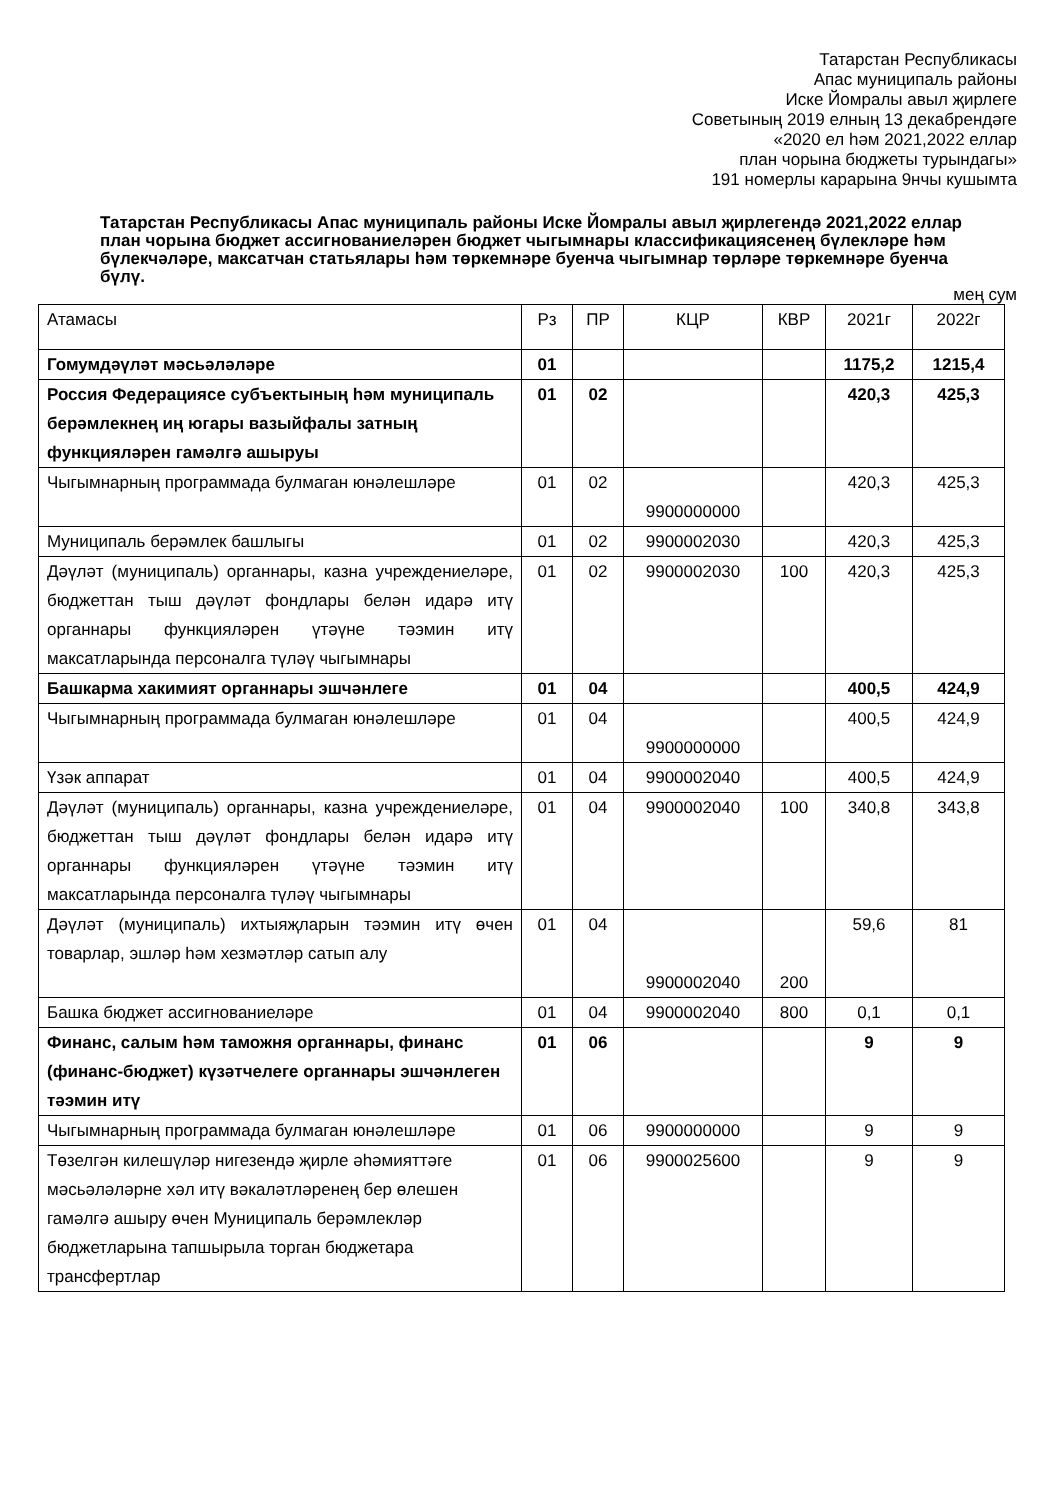Татарстан Республикасы
Апас муниципаль районы
Иске Йомралы авыл җирлеге
Советының 2019 елның 13 декабрендәге
«2020 ел һәм 2021,2022 еллар
план чорына бюджеты турындагы»
191 номерлы карарына 9нчы кушымта
Татарстан Республикасы Апас муниципаль районы Иске Йомралы авыл җирлегендә 2021,2022 еллар план чорына бюджет ассигнованиеләрен бюджет чыгымнары классификациясенең бүлекләре һәм бүлекчәләре, максатчан статьялары һәм төркемнәре буенча чыгымнар төрләре төркемнәре буенча бүлү.
мең сум
| Атамасы | Рз | ПР | КЦР | КВР | 2021г | 2022г |
| Гомумдәүләт мәсьәләләре | 01 | | | | 1175,2 | 1215,4 |
| Россия Федерациясе субъектының һәм муниципаль берәмлекнең иң югары вазыйфалы затның функцияләрен гамәлгә ашыруы | 01 | 02 | | | 420,3 | 425,3 |
| Чыгымнарның программада булмаган юнәлешләре | 01 | 02 | 9900000000 | | 420,3 | 425,3 |
| Муниципаль берәмлек башлыгы | 01 | 02 | 9900002030 | | 420,3 | 425,3 |
| Дәүләт (муниципаль) органнары, казна учреждениеләре, бюджеттан тыш дәүләт фондлары белән идарә итү органнары функцияләрен үтәүне тәэмин итү максатларында персоналга түләү чыгымнары | 01 | 02 | 9900002030 | 100 | 420,3 | 425,3 |
| Башкарма хакимият органнары эшчәнлеге | 01 | 04 | | | 400,5 | 424,9 |
| Чыгымнарның программада булмаган юнәлешләре | 01 | 04 | 9900000000 | | 400,5 | 424,9 |
| Үзәк аппарат | 01 | 04 | 9900002040 | | 400,5 | 424,9 |
| Дәүләт (муниципаль) органнары, казна учреждениеләре, бюджеттан тыш дәүләт фондлары белән идарә итү органнары функцияләрен үтәүне тәэмин итү максатларында персоналга түләү чыгымнары | 01 | 04 | 9900002040 | 100 | 340,8 | 343,8 |
| Дәүләт (муниципаль) ихтыяҗларын тәэмин итү өчен товарлар, эшләр һәм хезмәтләр сатып алу | 01 | 04 | 9900002040 | 200 | 59,6 | 81 |
| Башка бюджет ассигнованиеләре | 01 | 04 | 9900002040 | 800 | 0,1 | 0,1 |
| Финанс, салым һәм таможня органнары, финанс (финанс-бюджет) күзәтчелеге органнары эшчәнлеген тәэмин итү | 01 | 06 | | | 9 | 9 |
| Чыгымнарның программада булмаган юнәлешләре | 01 | 06 | 9900000000 | | 9 | 9 |
| Төзелгән килешүләр нигезендә җирле әһәмияттәге мәсьәләләрне хәл итү вәкаләтләренең бер өлешен гамәлгә ашыру өчен Муниципаль берәмлекләр бюджетларына тапшырыла торган бюджетара трансфертлар | 01 | 06 | 9900025600 | | 9 | 9 |